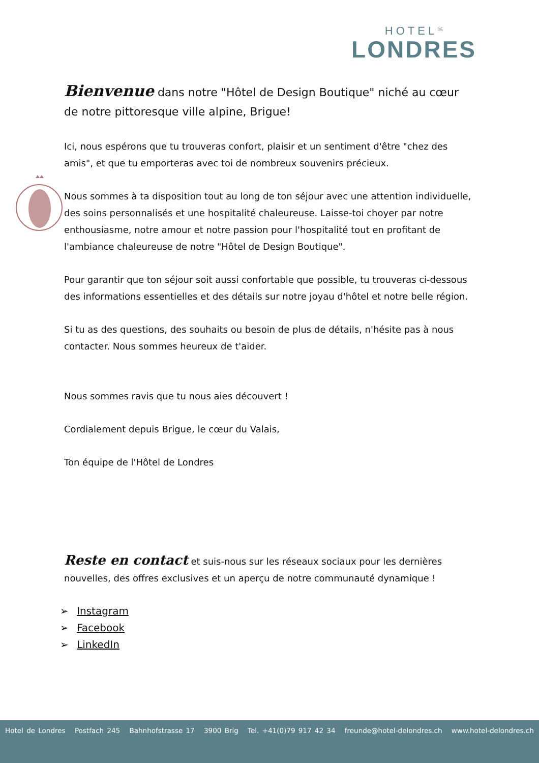HOTEL<sup>DE</sup>
LONDRES
Bienvenue dans notre "Hôtel de Design Boutique" niché au cœur de notre pittoresque ville alpine, Brigue!
Ici, nous espérons que tu trouveras confort, plaisir et un sentiment d'être "chez des amis", et que tu emporteras avec toi de nombreux souvenirs précieux.
Nous sommes à ta disposition tout au long de ton séjour avec une attention individuelle, des soins personnalisés et une hospitalité chaleureuse. Laisse-toi choyer par notre enthousiasme, notre amour et notre passion pour l'hospitalité tout en profitant de l'ambiance chaleureuse de notre "Hôtel de Design Boutique".
Pour garantir que ton séjour soit aussi confortable que possible, tu trouveras ci-dessous des informations essentielles et des détails sur notre joyau d'hôtel et notre belle région.
Si tu as des questions, des souhaits ou besoin de plus de détails, n'hésite pas à nous contacter. Nous sommes heureux de t'aider.
Nous sommes ravis que tu nous aies découvert !
Cordialement depuis Brigue, le cœur du Valais,
Ton équipe de l'Hôtel de Londres
Reste en contact et suis-nous sur les réseaux sociaux pour les dernières nouvelles, des offres exclusives et un aperçu de notre communauté dynamique !
➢ Instagram
➢ Facebook
➢ LinkedIn
Hotel de Londres Postfach 245 Bahnhofstrasse 17 3900 Brig Tel. +41(0)79 917 42 34 freunde@hotel-delondres.ch www.hotel-delondres.ch